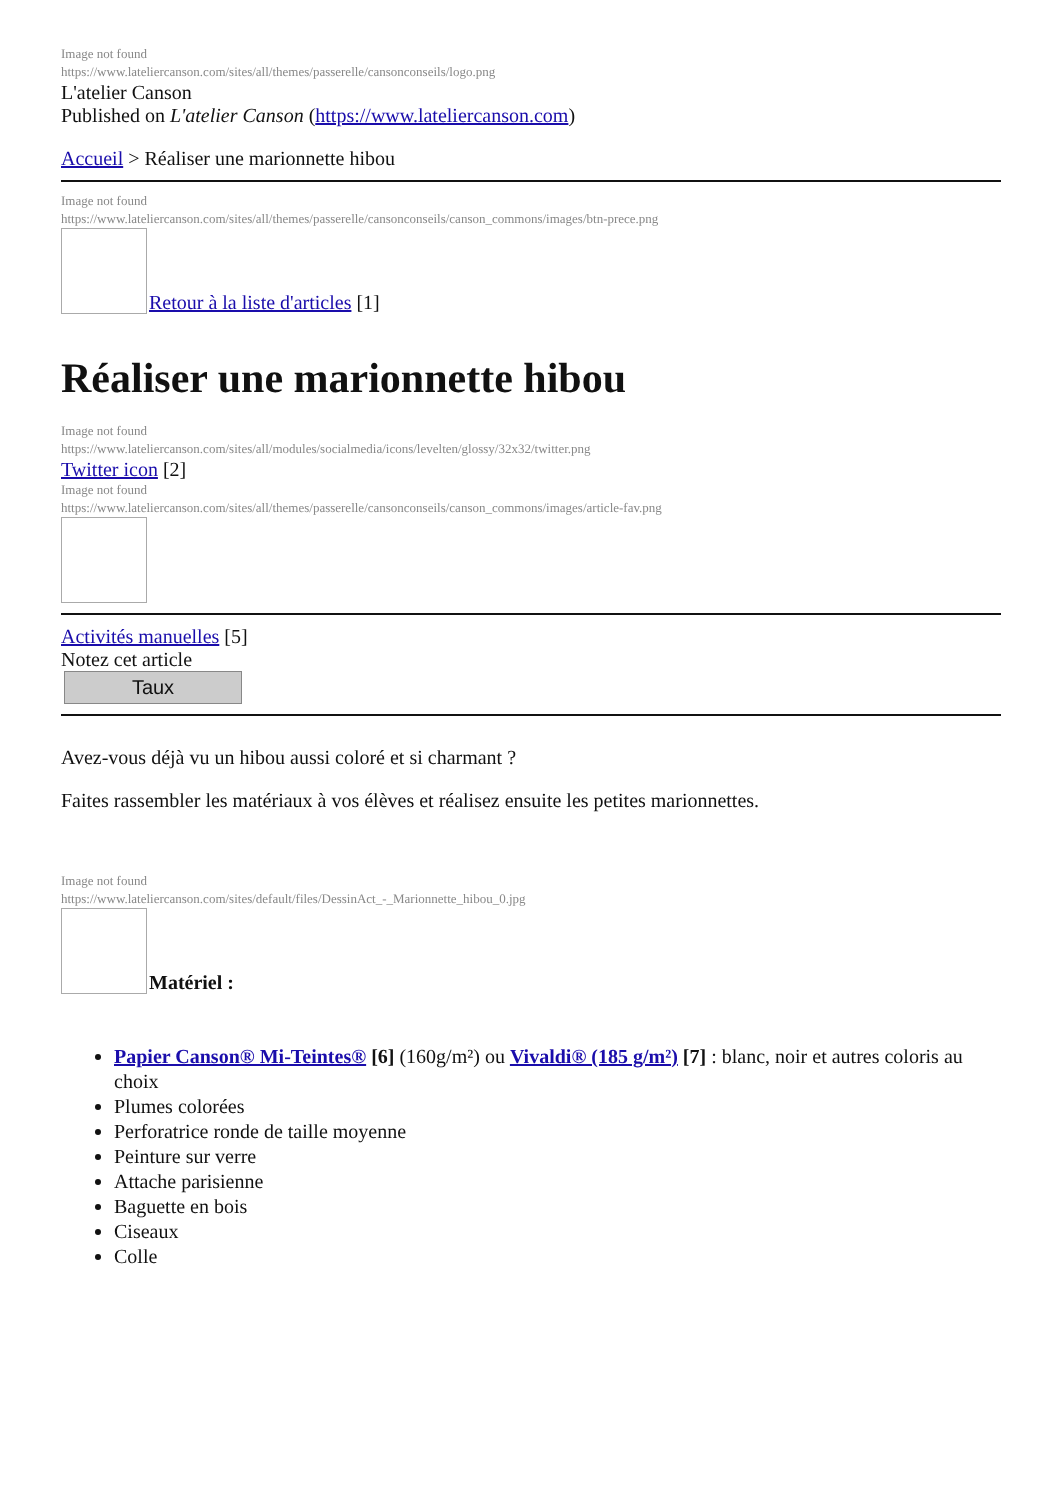Image not found
https://www.lateliercanson.com/sites/all/themes/passerelle/cansonconseils/logo.png
L'atelier Canson
Published on L'atelier Canson (https://www.lateliercanson.com)
Accueil > Réaliser une marionnette hibou
Image not found
https://www.lateliercanson.com/sites/all/themes/passerelle/cansonconseils/canson_commons/images/btn-prece.png
Retour à la liste d'articles [1]
Réaliser une marionnette hibou
Image not found
https://www.lateliercanson.com/sites/all/modules/socialmedia/icons/levelten/glossy/32x32/twitter.png
Twitter icon [2]
Image not found
https://www.lateliercanson.com/sites/all/themes/passerelle/cansonconseils/canson_commons/images/article-fav.png
Activités manuelles [5]
Notez cet article
Taux
Avez-vous déjà vu un hibou aussi coloré et si charmant ?
Faites rassembler les matériaux à vos élèves et réalisez ensuite les petites marionnettes.
Image not found
https://www.lateliercanson.com/sites/default/files/DessinAct_-_Marionnette_hibou_0.jpg
Matériel :
Papier Canson® Mi-Teintes® [6] (160g/m²) ou Vivaldi® (185 g/m²) [7] : blanc, noir et autres coloris au choix
Plumes colorées
Perforatrice ronde de taille moyenne
Peinture sur verre
Attache parisienne
Baguette en bois
Ciseaux
Colle